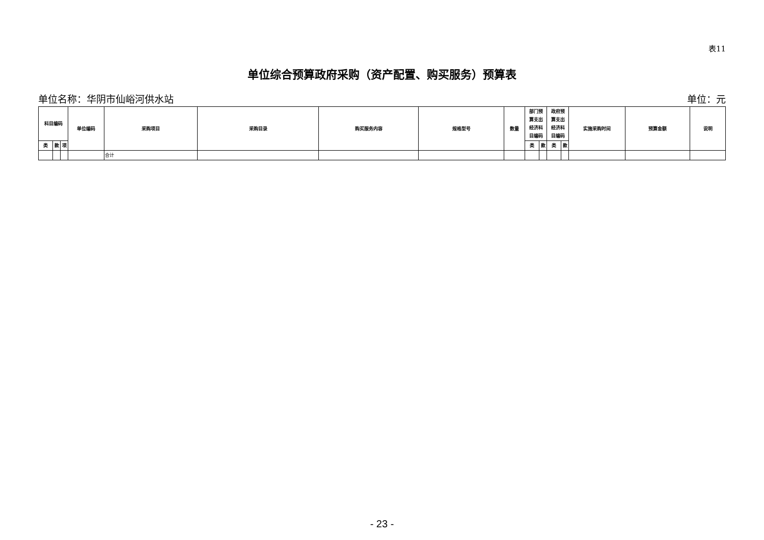表11
单位综合预算政府采购（资产配置、购买服务）预算表
单位名称：华阴市仙峪河供水站 单位：元
| 科目编码 | | | 单位编码 | 采购项目 | 采购目录 | 购买服务内容 | 规格型号 | 数量 | 部门预 算支出 经济科 目编码 | | 政府预 算支出 经济科 目编码 | | 实施采购时间 | 预算金额 | 说明 |
| --- | --- | --- | --- | --- | --- | --- | --- | --- | --- | --- | --- | --- | --- | --- | --- |
| 类 | 款 | 项 | | | | | | | 类 | 款 | 类 | 款 | | | |
| | | | | 合计 | | | | | | | | | | | |
- 23 -